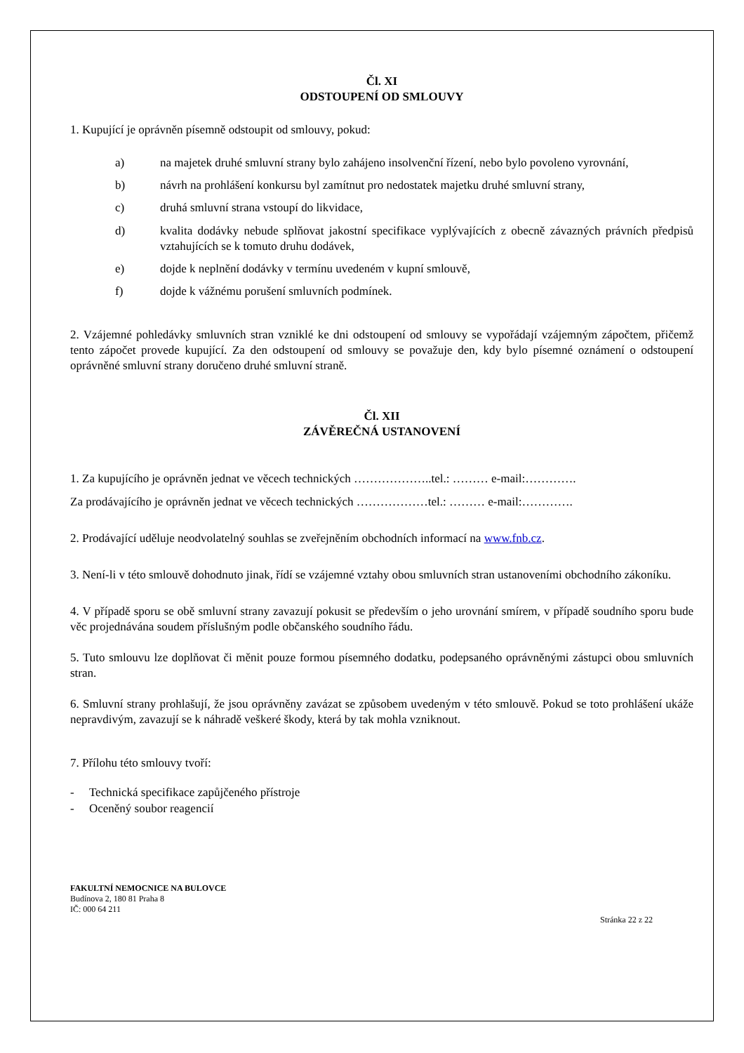Čl. XI
ODSTOUPENÍ OD SMLOUVY
1. Kupující je oprávněn písemně odstoupit od smlouvy, pokud:
a) na majetek druhé smluvní strany bylo zahájeno insolvenční řízení, nebo bylo povoleno vyrovnání,
b) návrh na prohlášení konkursu byl zamítnut pro nedostatek majetku druhé smluvní strany,
c) druhá smluvní strana vstoupí do likvidace,
d) kvalita dodávky nebude splňovat jakostní specifikace vyplývajících z obecně závazných právních předpisů vztahujících se k tomuto druhu dodávek,
e) dojde k neplnění dodávky v termínu uvedeném v kupní smlouvě,
f) dojde k vážnému porušení smluvních podmínek.
2. Vzájemné pohledávky smluvních stran vzniklé ke dni odstoupení od smlouvy se vypořádají vzájemným zápočtem, přičemž tento zápočet provede kupující. Za den odstoupení od smlouvy se považuje den, kdy bylo písemné oznámení o odstoupení oprávněné smluvní strany doručeno druhé smluvní straně.
Čl. XII
ZÁVĚREČNÁ USTANOVENÍ
1. Za kupujícího je oprávněn jednat ve věcech technických ………………..tel.: ……… e-mail:………….
Za prodávajícího je oprávněn jednat ve věcech technických ………………tel.: ……… e-mail:………….
2. Prodávající uděluje neodvolatelný souhlas se zveřejněním obchodních informací na www.fnb.cz.
3. Není-li v této smlouvě dohodnuto jinak, řídí se vzájemné vztahy obou smluvních stran ustanoveními obchodního zákoníku.
4. V případě sporu se obě smluvní strany zavazují pokusit se především o jeho urovnání smírem, v případě soudního sporu bude věc projednávána soudem příslušným podle občanského soudního řádu.
5. Tuto smlouvu lze doplňovat či měnit pouze formou písemného dodatku, podepsaného oprávněnými zástupci obou smluvních stran.
6. Smluvní strany prohlašují, že jsou oprávněny zavázat se způsobem uvedeným v této smlouvě. Pokud se toto prohlášení ukáže nepravdivým, zavazují se k náhradě veškeré škody, která by tak mohla vzniknout.
7. Přílohu této smlouvy tvoří:
- Technická specifikace zapůjčeného přístroje
- Oceněný soubor reagencií
FAKULTNÍ NEMOCNICE NA BULOVCE
Budínova 2, 180 81 Praha 8
IČ: 000 64 211
Stránka 22 z 22